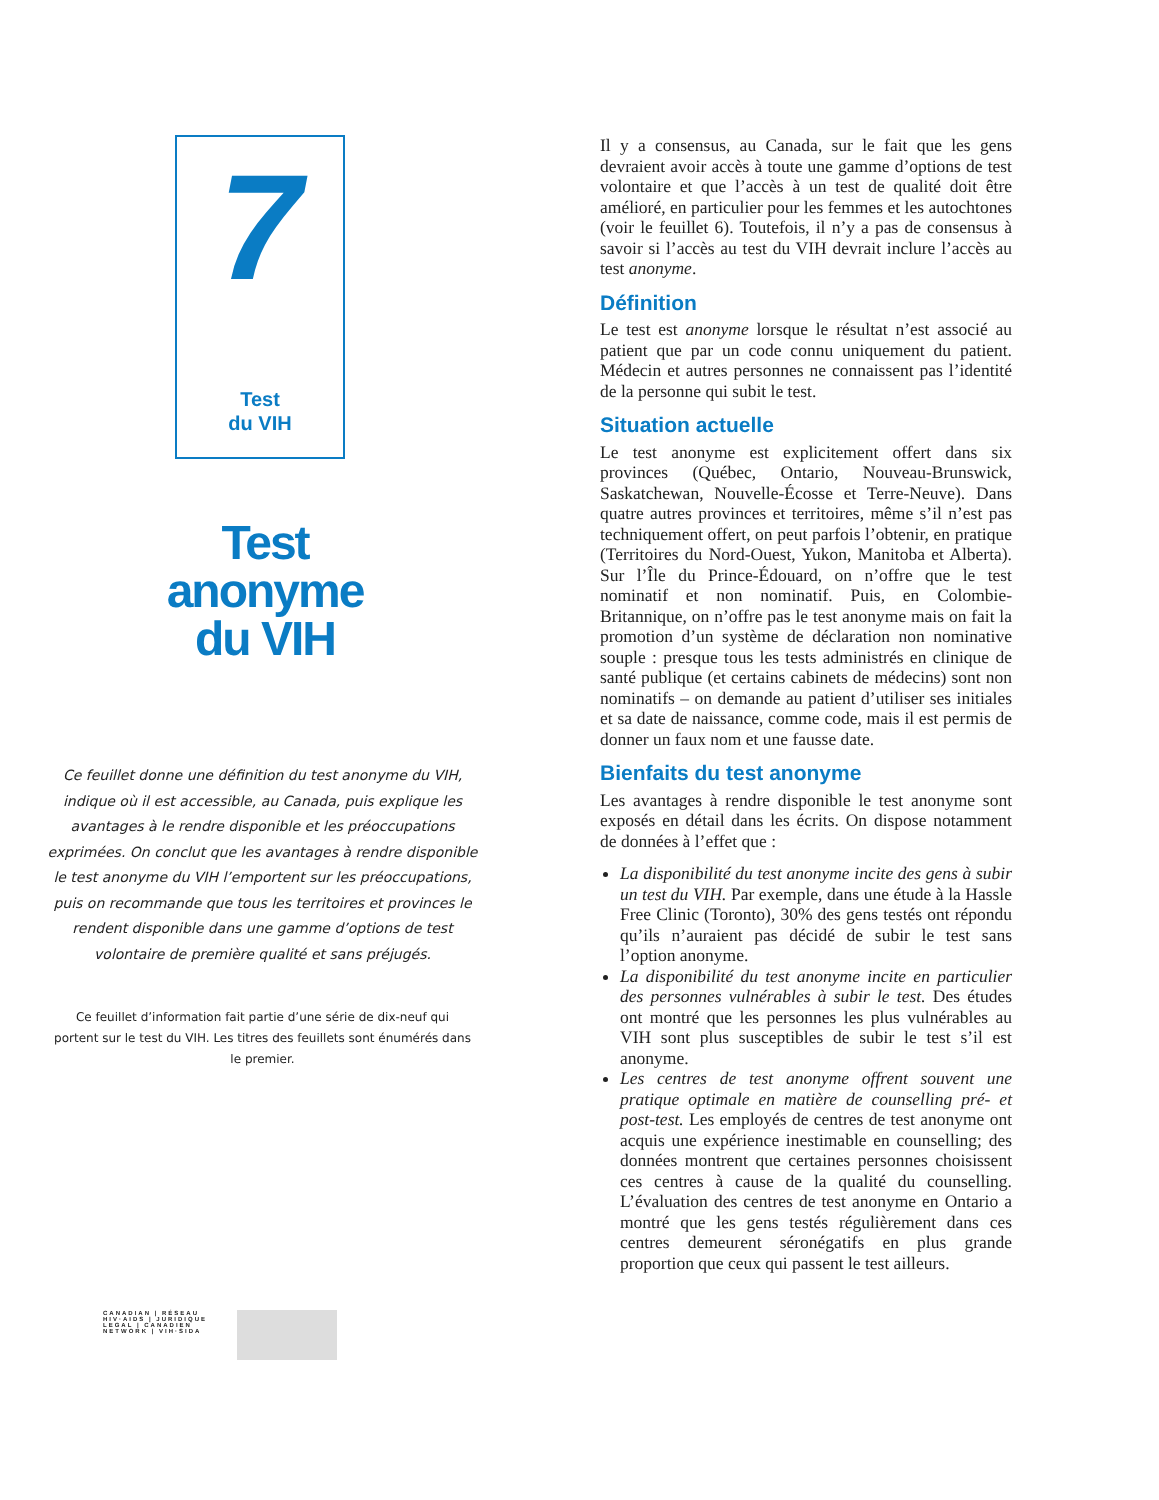7
Test
du VIH
Test
anonyme
du VIH
Ce feuillet donne une définition du test anonyme du VIH, indique où il est accessible, au Canada, puis explique les avantages à le rendre disponible et les préoccupations exprimées. On conclut que les avantages à rendre disponible le test anonyme du VIH l’emportent sur les préoccupations, puis on recommande que tous les territoires et provinces le rendent disponible dans une gamme d’options de test volontaire de première qualité et sans préjugés.
Ce feuillet d’information fait partie d’une série de dix-neuf qui portent sur le test du VIH. Les titres des feuillets sont énumérés dans le premier.
CANADIAN | RÉSEAU
HIV·AIDS | JURIDIQUE
LEGAL | CANADIEN
NETWORK | VIH·SIDA
Il y a consensus, au Canada, sur le fait que les gens devraient avoir accès à toute une gamme d’options de test volontaire et que l’accès à un test de qualité doit être amélioré, en particulier pour les femmes et les autochtones (voir le feuillet 6). Toutefois, il n’y a pas de consensus à savoir si l’accès au test du VIH devrait inclure l’accès au test anonyme.
Définition
Le test est anonyme lorsque le résultat n’est associé au patient que par un code connu uniquement du patient. Médecin et autres personnes ne connaissent pas l’identité de la personne qui subit le test.
Situation actuelle
Le test anonyme est explicitement offert dans six provinces (Québec, Ontario, Nouveau-Brunswick, Saskatchewan, Nouvelle-Écosse et Terre-Neuve). Dans quatre autres provinces et territoires, même s’il n’est pas techniquement offert, on peut parfois l’obtenir, en pratique (Territoires du Nord-Ouest, Yukon, Manitoba et Alberta). Sur l’Île du Prince-Édouard, on n’offre que le test nominatif et non nominatif. Puis, en Colombie-Britannique, on n’offre pas le test anonyme mais on fait la promotion d’un système de déclaration non nominative souple : presque tous les tests administrés en clinique de santé publique (et certains cabinets de médecins) sont non nominatifs – on demande au patient d’utiliser ses initiales et sa date de naissance, comme code, mais il est permis de donner un faux nom et une fausse date.
Bienfaits du test anonyme
Les avantages à rendre disponible le test anonyme sont exposés en détail dans les écrits. On dispose notamment de données à l’effet que :
La disponibilité du test anonyme incite des gens à subir un test du VIH. Par exemple, dans une étude à la Hassle Free Clinic (Toronto), 30% des gens testés ont répondu qu’ils n’auraient pas décidé de subir le test sans l’option anonyme.
La disponibilité du test anonyme incite en particulier des personnes vulnérables à subir le test. Des études ont montré que les personnes les plus vulnérables au VIH sont plus susceptibles de subir le test s’il est anonyme.
Les centres de test anonyme offrent souvent une pratique optimale en matière de counselling pré- et post-test. Les employés de centres de test anonyme ont acquis une expérience inestimable en counselling; des données montrent que certaines personnes choisissent ces centres à cause de la qualité du counselling. L’évaluation des centres de test anonyme en Ontario a montré que les gens testés régulièrement dans ces centres demeurent séronégatifs en plus grande proportion que ceux qui passent le test ailleurs.